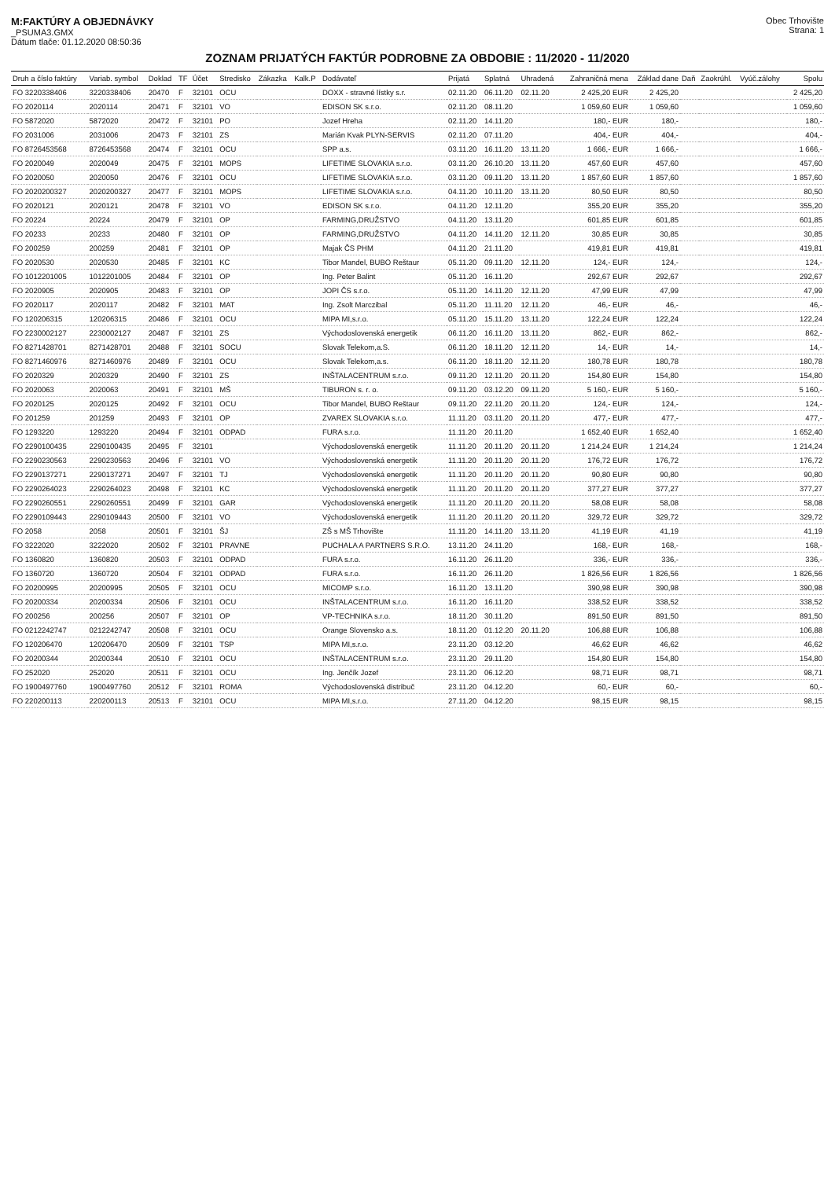M:FAKTÚRY A OBJEDNÁVKY
_PSUMA3.GMX
Dátum tlače: 01.12.2020 08:50:36
Obec Trhovište
Strana: 1
ZOZNAM PRIJATÝCH FAKTÚR PODROBNE ZA OBDOBIE : 11/2020 - 11/2020
| Druh a číslo faktúry | Variab. symbol | Doklad | TF | Účet | Stredisko | Zákazka | Kalk.P | Dodávateľ | Prijatá | Splatná | Uhradená | Zahraničná mena | Základ dane | Daň | Zaokrúhl. | Vyúč.zálohy | Spolu |
| --- | --- | --- | --- | --- | --- | --- | --- | --- | --- | --- | --- | --- | --- | --- | --- | --- | --- |
| FO 3220338406 | 3220338406 | 20470 | F | 32101 | OCU | | | DOXX - stravné lístky s.r. | 02.11.20 | 06.11.20 | 02.11.20 | 2 425,20 EUR | 2 425,20 | | | | 2 425,20 |
| FO 2020114 | 2020114 | 20471 | F | 32101 | VO | | | EDISON SK s.r.o. | 02.11.20 | 08.11.20 | | 1 059,60 EUR | 1 059,60 | | | | 1 059,60 |
| FO 5872020 | 5872020 | 20472 | F | 32101 | PO | | | Jozef Hreha | 02.11.20 | 14.11.20 | | 180,- EUR | 180,- | | | | 180,- |
| FO 2031006 | 2031006 | 20473 | F | 32101 | ZS | | | Marián Kvak PLYN-SERVIS | 02.11.20 | 07.11.20 | | 404,- EUR | 404,- | | | | 404,- |
| FO 8726453568 | 8726453568 | 20474 | F | 32101 | OCU | | | SPP a.s. | 03.11.20 | 16.11.20 | 13.11.20 | 1 666,- EUR | 1 666,- | | | | 1 666,- |
| FO 2020049 | 2020049 | 20475 | F | 32101 | MOPS | | | LIFETIME SLOVAKIA s.r.o. | 03.11.20 | 26.10.20 | 13.11.20 | 457,60 EUR | 457,60 | | | | 457,60 |
| FO 2020050 | 2020050 | 20476 | F | 32101 | OCU | | | LIFETIME SLOVAKIA s.r.o. | 03.11.20 | 09.11.20 | 13.11.20 | 1 857,60 EUR | 1 857,60 | | | | 1 857,60 |
| FO 2020200327 | 2020200327 | 20477 | F | 32101 | MOPS | | | LIFETIME SLOVAKIA s.r.o. | 04.11.20 | 10.11.20 | 13.11.20 | 80,50 EUR | 80,50 | | | | 80,50 |
| FO 2020121 | 2020121 | 20478 | F | 32101 | VO | | | EDISON SK s.r.o. | 04.11.20 | 12.11.20 | | 355,20 EUR | 355,20 | | | | 355,20 |
| FO 20224 | 20224 | 20479 | F | 32101 | OP | | | FARMING,DRUŽSTVO | 04.11.20 | 13.11.20 | | 601,85 EUR | 601,85 | | | | 601,85 |
| FO 20233 | 20233 | 20480 | F | 32101 | OP | | | FARMING,DRUŽSTVO | 04.11.20 | 14.11.20 | 12.11.20 | 30,85 EUR | 30,85 | | | | 30,85 |
| FO 200259 | 200259 | 20481 | F | 32101 | OP | | | Majak ČS PHM | 04.11.20 | 21.11.20 | | 419,81 EUR | 419,81 | | | | 419,81 |
| FO 2020530 | 2020530 | 20485 | F | 32101 | KC | | | Tibor Mandel, BUBO Reštaur | 05.11.20 | 09.11.20 | 12.11.20 | 124,- EUR | 124,- | | | | 124,- |
| FO 1012201005 | 1012201005 | 20484 | F | 32101 | OP | | | Ing. Peter Balint | 05.11.20 | 16.11.20 | | 292,67 EUR | 292,67 | | | | 292,67 |
| FO 2020905 | 2020905 | 20483 | F | 32101 | OP | | | JOPI ČS s.r.o. | 05.11.20 | 14.11.20 | 12.11.20 | 47,99 EUR | 47,99 | | | | 47,99 |
| FO 2020117 | 2020117 | 20482 | F | 32101 | MAT | | | Ing. Zsolt Marczibal | 05.11.20 | 11.11.20 | 12.11.20 | 46,- EUR | 46,- | | | | 46,- |
| FO 120206315 | 120206315 | 20486 | F | 32101 | OCU | | | MIPA MI,s.r.o. | 05.11.20 | 15.11.20 | 13.11.20 | 122,24 EUR | 122,24 | | | | 122,24 |
| FO 2230002127 | 2230002127 | 20487 | F | 32101 | ZS | | | Východoslovenská energetik | 06.11.20 | 16.11.20 | 13.11.20 | 862,- EUR | 862,- | | | | 862,- |
| FO 8271428701 | 8271428701 | 20488 | F | 32101 | SOCU | | | Slovak Telekom,a.S. | 06.11.20 | 18.11.20 | 12.11.20 | 14,- EUR | 14,- | | | | 14,- |
| FO 8271460976 | 8271460976 | 20489 | F | 32101 | OCU | | | Slovak Telekom,a.s. | 06.11.20 | 18.11.20 | 12.11.20 | 180,78 EUR | 180,78 | | | | 180,78 |
| FO 2020329 | 2020329 | 20490 | F | 32101 | ZS | | | INŠTALACENTRUM s.r.o. | 09.11.20 | 12.11.20 | 20.11.20 | 154,80 EUR | 154,80 | | | | 154,80 |
| FO 2020063 | 2020063 | 20491 | F | 32101 | MŠ | | | TIBURON s. r. o. | 09.11.20 | 03.12.20 | 09.11.20 | 5 160,- EUR | 5 160,- | | | | 5 160,- |
| FO 2020125 | 2020125 | 20492 | F | 32101 | OCU | | | Tibor Mandel, BUBO Reštaur | 09.11.20 | 22.11.20 | 20.11.20 | 124,- EUR | 124,- | | | | 124,- |
| FO 201259 | 201259 | 20493 | F | 32101 | OP | | | ZVAREX SLOVAKIA s.r.o. | 11.11.20 | 03.11.20 | 20.11.20 | 477,- EUR | 477,- | | | | 477,- |
| FO 1293220 | 1293220 | 20494 | F | 32101 | ODPAD | | | FURA s.r.o. | 11.11.20 | 20.11.20 | | 1 652,40 EUR | 1 652,40 | | | | 1 652,40 |
| FO 2290100435 | 2290100435 | 20495 | F | 32101 | | | | Východoslovenská energetik | 11.11.20 | 20.11.20 | 20.11.20 | 1 214,24 EUR | 1 214,24 | | | | 1 214,24 |
| FO 2290230563 | 2290230563 | 20496 | F | 32101 | VO | | | Východoslovenská energetik | 11.11.20 | 20.11.20 | 20.11.20 | 176,72 EUR | 176,72 | | | | 176,72 |
| FO 2290137271 | 2290137271 | 20497 | F | 32101 | TJ | | | Východoslovenská energetik | 11.11.20 | 20.11.20 | 20.11.20 | 90,80 EUR | 90,80 | | | | 90,80 |
| FO 2290264023 | 2290264023 | 20498 | F | 32101 | KC | | | Východoslovenská energetik | 11.11.20 | 20.11.20 | 20.11.20 | 377,27 EUR | 377,27 | | | | 377,27 |
| FO 2290260551 | 2290260551 | 20499 | F | 32101 | GAR | | | Východoslovenská energetik | 11.11.20 | 20.11.20 | 20.11.20 | 58,08 EUR | 58,08 | | | | 58,08 |
| FO 2290109443 | 2290109443 | 20500 | F | 32101 | VO | | | Východoslovenská energetik | 11.11.20 | 20.11.20 | 20.11.20 | 329,72 EUR | 329,72 | | | | 329,72 |
| FO 2058 | 2058 | 20501 | F | 32101 | ŠJ | | | ZŠ s MŠ Trhovište | 11.11.20 | 14.11.20 | 13.11.20 | 41,19 EUR | 41,19 | | | | 41,19 |
| FO 3222020 | 3222020 | 20502 | F | 32101 | PRAVNE | | | PUCHALA A PARTNERS S.R.O. | 13.11.20 | 24.11.20 | | 168,- EUR | 168,- | | | | 168,- |
| FO 1360820 | 1360820 | 20503 | F | 32101 | ODPAD | | | FURA s.r.o. | 16.11.20 | 26.11.20 | | 336,- EUR | 336,- | | | | 336,- |
| FO 1360720 | 1360720 | 20504 | F | 32101 | ODPAD | | | FURA s.r.o. | 16.11.20 | 26.11.20 | | 1 826,56 EUR | 1 826,56 | | | | 1 826,56 |
| FO 20200995 | 20200995 | 20505 | F | 32101 | OCU | | | MICOMP s.r.o. | 16.11.20 | 13.11.20 | | 390,98 EUR | 390,98 | | | | 390,98 |
| FO 20200334 | 20200334 | 20506 | F | 32101 | OCU | | | INŠTALACENTRUM s.r.o. | 16.11.20 | 16.11.20 | | 338,52 EUR | 338,52 | | | | 338,52 |
| FO 200256 | 200256 | 20507 | F | 32101 | OP | | | VP-TECHNIKA s.r.o. | 18.11.20 | 30.11.20 | | 891,50 EUR | 891,50 | | | | 891,50 |
| FO 0212242747 | 0212242747 | 20508 | F | 32101 | OCU | | | Orange Slovensko a.s. | 18.11.20 | 01.12.20 | 20.11.20 | 106,88 EUR | 106,88 | | | | 106,88 |
| FO 120206470 | 120206470 | 20509 | F | 32101 | TSP | | | MIPA MI,s.r.o. | 23.11.20 | 03.12.20 | | 46,62 EUR | 46,62 | | | | 46,62 |
| FO 20200344 | 20200344 | 20510 | F | 32101 | OCU | | | INŠTALACENTRUM s.r.o. | 23.11.20 | 29.11.20 | | 154,80 EUR | 154,80 | | | | 154,80 |
| FO 252020 | 252020 | 20511 | F | 32101 | OCU | | | Ing. Jenčík Jozef | 23.11.20 | 06.12.20 | | 98,71 EUR | 98,71 | | | | 98,71 |
| FO 1900497760 | 1900497760 | 20512 | F | 32101 | ROMA | | | Východoslovenská distribuč | 23.11.20 | 04.12.20 | | 60,- EUR | 60,- | | | | 60,- |
| FO 220200113 | 220200113 | 20513 | F | 32101 | OCU | | | MIPA MI,s.r.o. | 27.11.20 | 04.12.20 | | 98,15 EUR | 98,15 | | | | 98,15 |